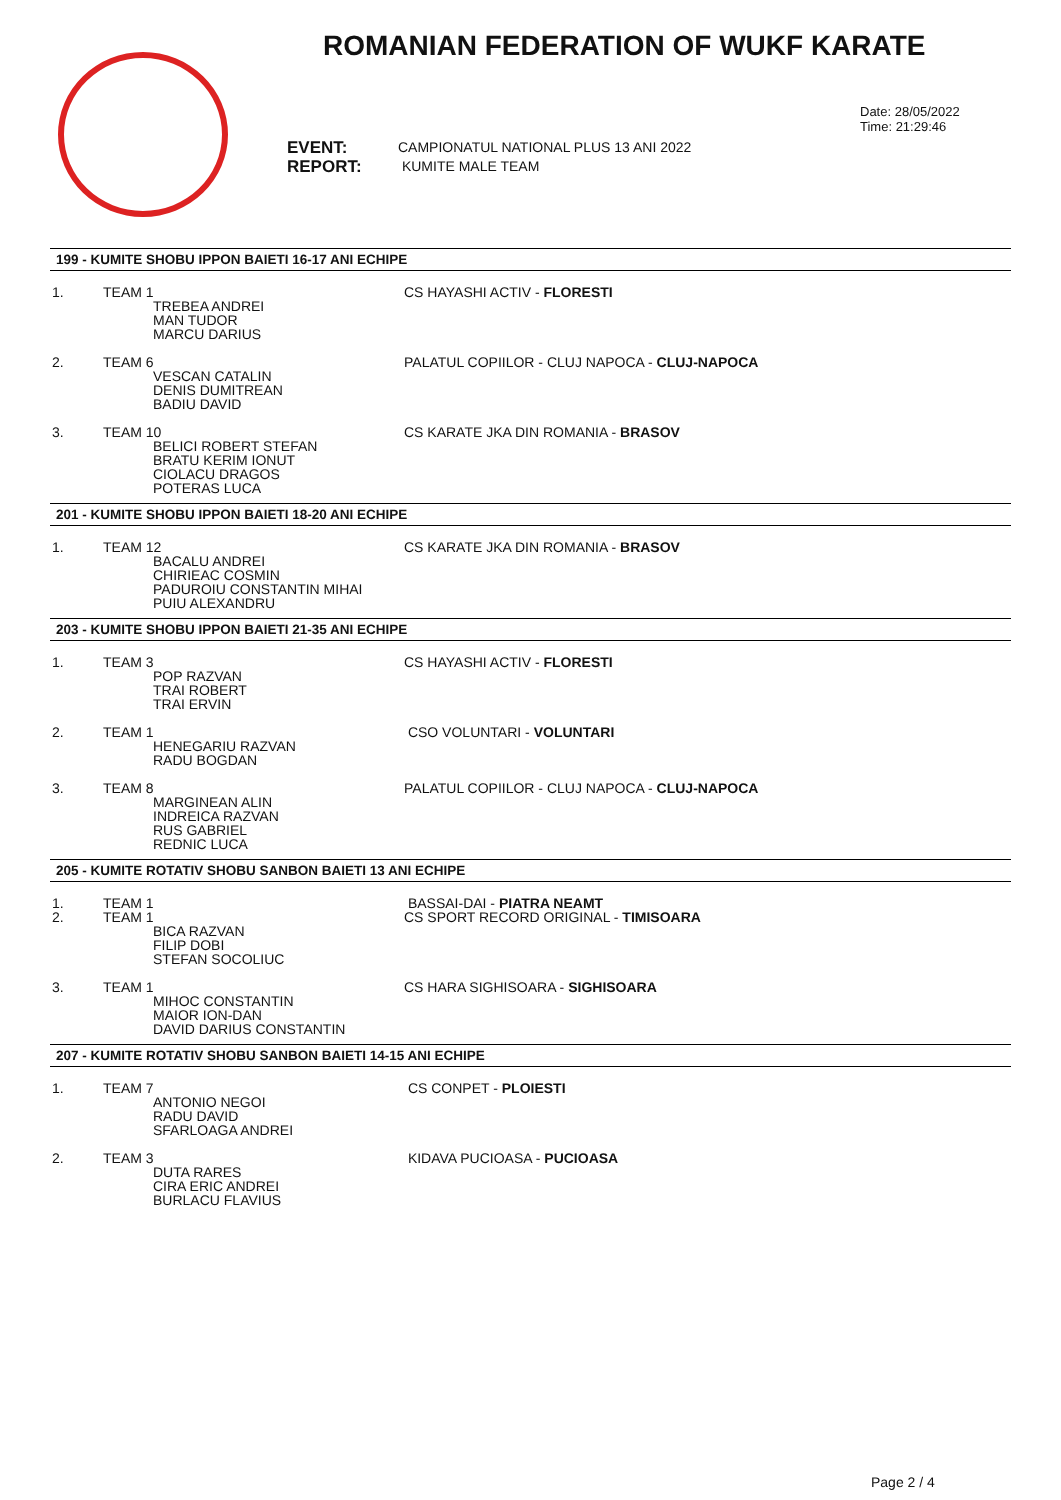ROMANIAN FEDERATION OF WUKF KARATE
Date: 28/05/2022
Time: 21:29:46
EVENT:
REPORT:
CAMPIONATUL NATIONAL PLUS 13 ANI 2022
KUMITE MALE TEAM
199 - KUMITE SHOBU IPPON BAIETI 16-17 ANI ECHIPE
1. TEAM 1
TREBEA ANDREI
MAN TUDOR
MARCU DARIUS
CS HAYASHI ACTIV - FLORESTI
2. TEAM 6
VESCAN CATALIN
DENIS DUMITREAN
BADIU DAVID
PALATUL COPIILOR - CLUJ NAPOCA - CLUJ-NAPOCA
3. TEAM 10
BELICI ROBERT STEFAN
BRATU KERIM IONUT
CIOLACU DRAGOS
POTERAS LUCA
CS KARATE JKA DIN ROMANIA - BRASOV
201 - KUMITE SHOBU IPPON BAIETI 18-20 ANI ECHIPE
1. TEAM 12
BACALU ANDREI
CHIRIEAC COSMIN
PADUROIU CONSTANTIN MIHAI
PUIU ALEXANDRU
CS KARATE JKA DIN ROMANIA - BRASOV
203 - KUMITE SHOBU IPPON BAIETI 21-35 ANI ECHIPE
1. TEAM 3
POP RAZVAN
TRAI ROBERT
TRAI ERVIN
CS HAYASHI ACTIV - FLORESTI
2. TEAM 1
HENEGARIU RAZVAN
RADU BOGDAN
CSO VOLUNTARI - VOLUNTARI
3. TEAM 8
MARGINEAN ALIN
INDREICA RAZVAN
RUS GABRIEL
REDNIC LUCA
PALATUL COPIILOR - CLUJ NAPOCA - CLUJ-NAPOCA
205 - KUMITE ROTATIV SHOBU SANBON BAIETI 13 ANI ECHIPE
1.
2.
TEAM 1
TEAM 1
BICA RAZVAN
FILIP DOBI
STEFAN SOCOLIUC
BASSAI-DAI - PIATRA NEAMT
CS SPORT RECORD ORIGINAL - TIMISOARA
3. TEAM 1
MIHOC CONSTANTIN
MAIOR ION-DAN
DAVID DARIUS CONSTANTIN
CS HARA SIGHISOARA - SIGHISOARA
207 - KUMITE ROTATIV SHOBU SANBON BAIETI 14-15 ANI ECHIPE
1. TEAM 7
ANTONIO NEGOI
RADU DAVID
SFARLOAGA ANDREI
CS CONPET - PLOIESTI
2. TEAM 3
DUTA RARES
CIRA ERIC ANDREI
BURLACU FLAVIUS
KIDAVA PUCIOASA - PUCIOASA
Page 2 / 4